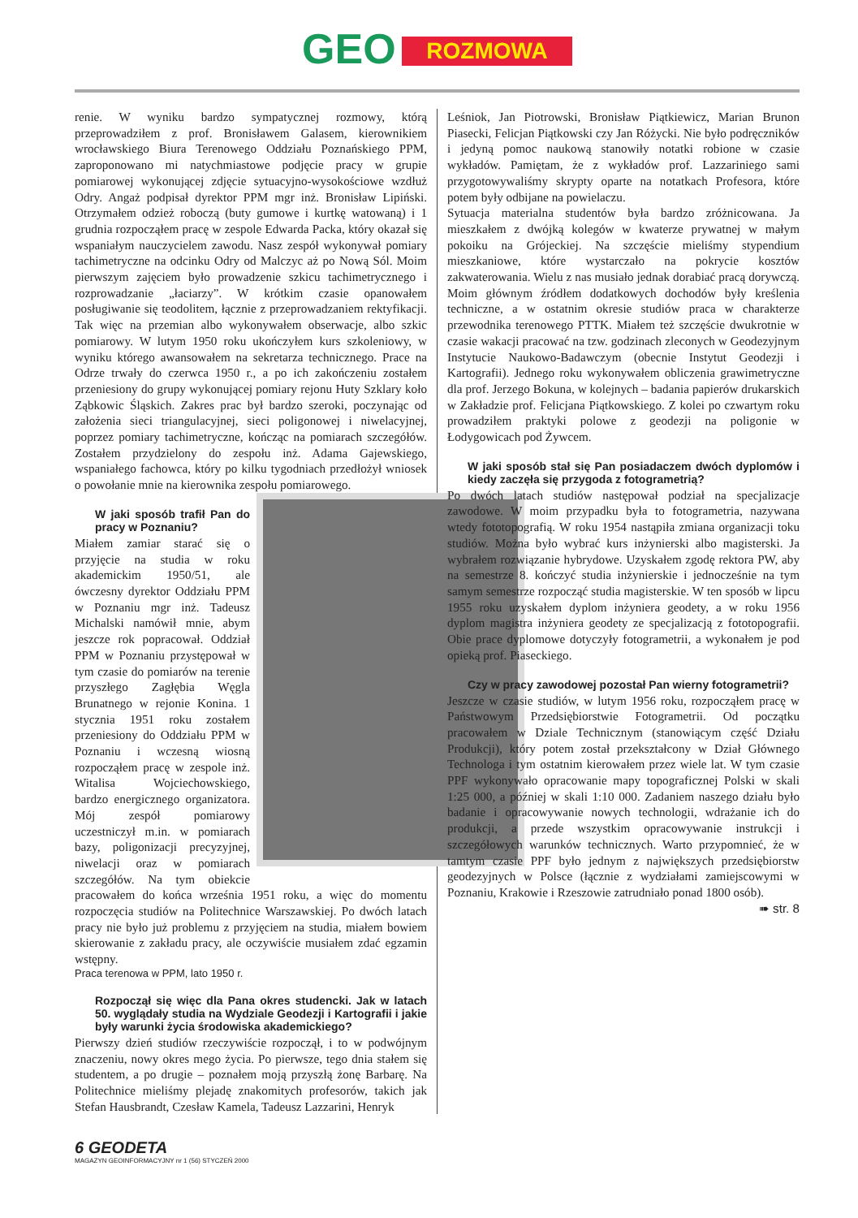GEO ROZMOWA
renie. W wyniku bardzo sympatycznej rozmowy, którą przeprowadziłem z prof. Bronisławem Galasem, kierownikiem wrocławskiego Biura Terenowego Oddziału Poznańskiego PPM, zaproponowano mi natychmiastowe podjęcie pracy w grupie pomiarowej wykonującej zdjęcie sytuacyjno-wysokościowe wzdłuż Odry. Angaż podpisał dyrektor PPM mgr inż. Bronisław Lipiński. Otrzymałem odzież roboczą (buty gumowe i kurtkę watowaną) i 1 grudnia rozpocząłem pracę w zespole Edwarda Packa, który okazał się wspaniałym nauczycielem zawodu. Nasz zespół wykonywał pomiary tachimetryczne na odcinku Odry od Malczyc aż po Nową Sól. Moim pierwszym zajęciem było prowadzenie szkicu tachimetrycznego i rozprowadzanie „łaciarzy”. W krótkim czasie opanowałem posługiwanie się teodolitem, łącznie z przeprowadzaniem rektyfikacji. Tak więc na przemian albo wykonywałem obserwacje, albo szkic pomiarowy. W lutym 1950 roku ukończyłem kurs szkoleniowy, w wyniku którego awansowałem na sekretarza technicznego. Prace na Odrze trwały do czerwca 1950 r., a po ich zakończeniu zostałem przeniesiony do grupy wykonującej pomiary rejonu Huty Szklary koło Ząbkowic Śląskich. Zakres prac był bardzo szeroki, poczynając od założenia sieci triangulacyjnej, sieci poligonowej i niwelacyjnej, poprzez pomiary tachimetryczne, kończąc na pomiarach szczegółów. Zostałem przydzielony do zespołu inż. Adama Gajewskiego, wspaniałego fachowca, który po kilku tygodniach przedłożył wniosek o powołanie mnie na kierownika zespołu pomiarowego.
W jaki sposób trafił Pan do pracy w Poznaniu?
Miałem zamiar starać się o przyjęcie na studia w roku akademickim 1950/51, ale ówczesny dyrektor Oddziału PPM w Poznaniu mgr inż. Tadeusz Michalski namówił mnie, abym jeszcze rok popracował. Oddział PPM w Poznaniu przystępował w tym czasie do pomiarów na terenie przyszłego Zagłębia Węgla Brunatnego w rejonie Konina. 1 stycznia 1951 roku zostałem przeniesiony do Oddziału PPM w Poznaniu i wczesną wiosną rozpocząłem pracę w zespole inż. Witalisa Wojciechowskiego, bardzo energicznego organizatora. Mój zespół pomiarowy uczestniczył m.in. w pomiarach bazy, poligonizacji precyzyjnej, niwelacji oraz w pomiarach szczegółów. Na tym obiekcie pracowałem do końca września 1951 roku, a więc do momentu rozpoczęcia studiów na Politechnice Warszawskiej. Po dwóch latach pracy nie było już problemu z przyjęciem na studia, miałem bowiem skierowanie z zakładu pracy, ale oczywiście musiałem zdać egzamin wstępny.
Praca terenowa w PPM, lato 1950 r.
Rozpoczął się więc dla Pana okres studencki. Jak w latach 50. wyglądały studia na Wydziale Geodezji i Kartografii i jakie były warunki życia środowiska akademickiego?
Pierwszy dzień studiów rzeczywiście rozpoczął, i to w podwójnym znaczeniu, nowy okres mego życia. Po pierwsze, tego dnia stałem się studentem, a po drugie – poznałem moją przyszłą żonę Barbarę. Na Politechnice mieliśmy plejadę znakomitych profesorów, takich jak Stefan Hausbrandt, Czesław Kamela, Tadeusz Lazzarini, Henryk
Leśniok, Jan Piotrowski, Bronisław Piątkiewicz, Marian Brunon Piasecki, Felicjan Piątkowski czy Jan Różycki. Nie było podręczników i jedyną pomoc naukową stanowiły notatki robione w czasie wykładów. Pamiętam, że z wykładów prof. Lazzariniego sami przygotowywaliśmy skrypty oparte na notatkach Profesora, które potem były odbijane na powielaczu.
Sytuacja materialna studentów była bardzo zróżnicowana. Ja mieszkałem z dwójką kolegów w kwaterze prywatnej w małym pokoiku na Grójeckiej. Na szczęście mieliśmy stypendium mieszkaniowe, które wystarczało na pokrycie kosztów zakwaterowania. Wielu z nas musiało jednak dorabiać pracą dorywczą. Moim głównym źródłem dodatkowych dochodów były kreślenia techniczne, a w ostatnim okresie studiów praca w charakterze przewodnika terenowego PTTK. Miałem też szczęście dwukrotnie w czasie wakacji pracować na tzw. godzinach zleconych w Geodezyjnym Instytucie Naukowo-Badawczym (obecnie Instytut Geodezji i Kartografii). Jednego roku wykonywałem obliczenia grawimetryczne dla prof. Jerzego Bokuna, w kolejnych – badania papierów drukarskich w Zakładzie prof. Felicjana Piątkowskiego. Z kolei po czwartym roku prowadziłem praktyki polowe z geodezji na poligonie w Łodygowicach pod Żywcem.
W jaki sposób stał się Pan posiadaczem dwóch dyplomów i kiedy zaczęła się przygoda z fotogrametrią?
Po dwóch latach studiów następował podział na specjalizacje zawodowe. W moim przypadku była to fotogrametria, nazywana wtedy fototopografią. W roku 1954 nastąpiła zmiana organizacji toku studiów. Można było wybrać kurs inżynierski albo magisterski. Ja wybrałem rozwiązanie hybrydowe. Uzyskałem zgodę rektora PW, aby na semestrze 8. kończyć studia inżynierskie i jednocześnie na tym samym semestrze rozpocząć studia magisterskie. W ten sposób w lipcu 1955 roku uzyskałem dyplom inżyniera geodety, a w roku 1956 dyplom magistra inżyniera geodety ze specjalizacją z fototopografii. Obie prace dyplomowe dotyczyły fotogrametrii, a wykonałem je pod opieką prof. Piaseckiego.
Czy w pracy zawodowej pozostał Pan wierny fotogrametrii?
Jeszcze w czasie studiów, w lutym 1956 roku, rozpocząłem pracę w Państwowym Przedsiębiorstwie Fotogrametrii. Od początku pracowałem w Dziale Technicznym (stanowiącym część Działu Produkcji), który potem został przekształcony w Dział Głównego Technologa i tym ostatnim kierowałem przez wiele lat. W tym czasie PPF wykonywało opracowanie mapy topograficznej Polski w skali 1:25 000, a później w skali 1:10 000. Zadaniem naszego działu było badanie i opracowywanie nowych technologii, wdrażanie ich do produkcji, a przede wszystkim opracowywanie instrukcji i szczegółowych warunków technicznych. Warto przypomnieć, że w tamtym czasie PPF było jednym z największych przedsiębiorstw geodezyjnych w Polsce (łącznie z wydziałami zamiejscowymi w Poznaniu, Krakowie i Rzeszowie zatrudniało ponad 1800 osób).
➠ str. 8
6 GEODETA
MAGAZYN GEOINFORMACYJNY nr 1 (56) STYCZEŃ 2000